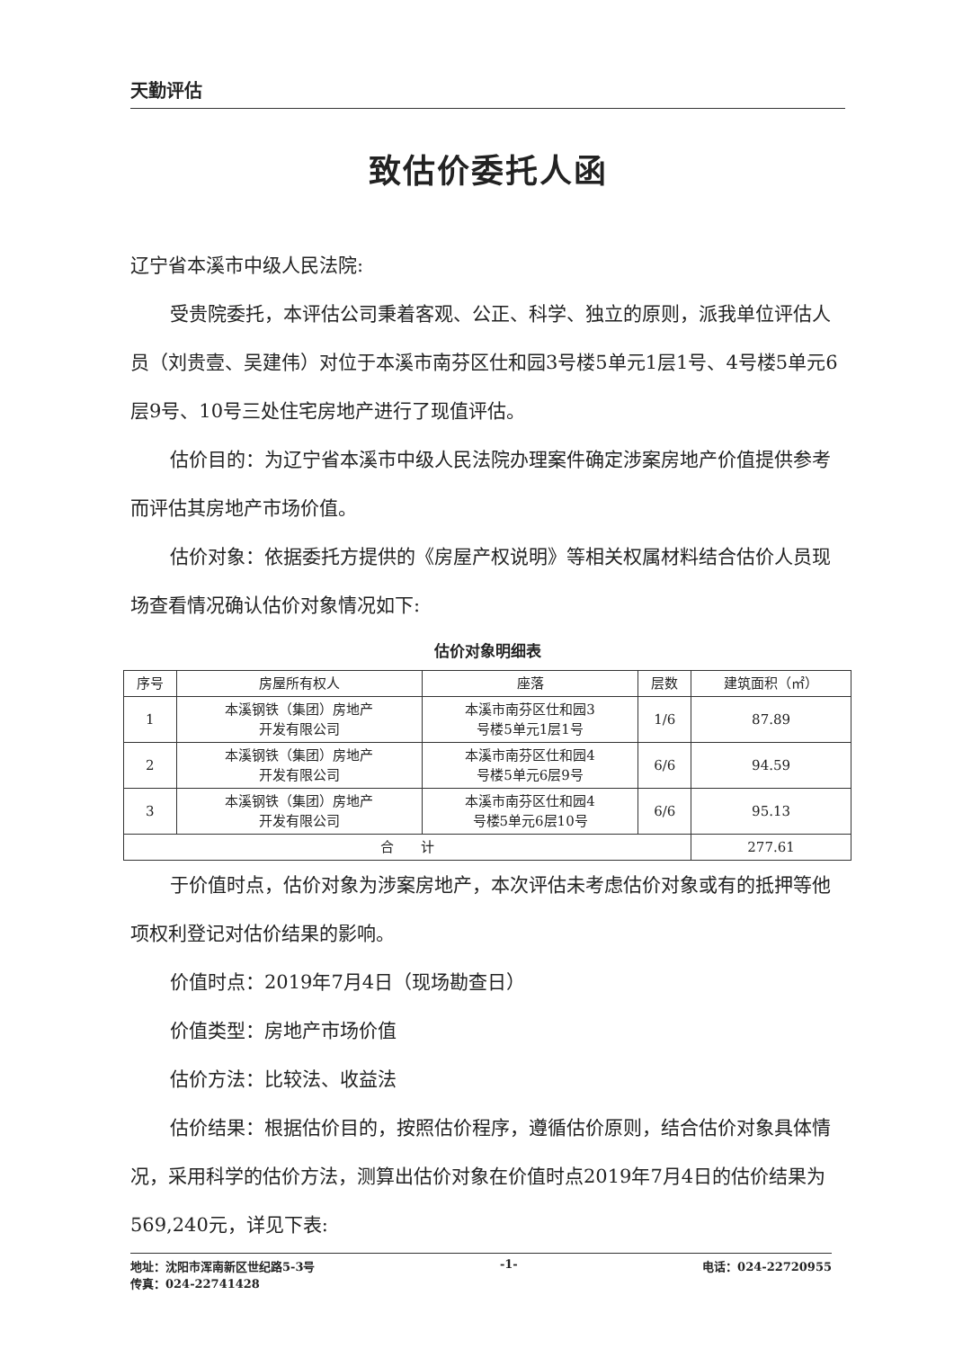天勤评估
致估价委托人函
辽宁省本溪市中级人民法院:
受贵院委托，本评估公司秉着客观、公正、科学、独立的原则，派我单位评估人员（刘贵壹、吴建伟）对位于本溪市南芬区仕和园3号楼5单元1层1号、4号楼5单元6层9号、10号三处住宅房地产进行了现值评估。
估价目的：为辽宁省本溪市中级人民法院办理案件确定涉案房地产价值提供参考而评估其房地产市场价值。
估价对象：依据委托方提供的《房屋产权说明》等相关权属材料结合估价人员现场查看情况确认估价对象情况如下:
估价对象明细表
| 序号 | 房屋所有权人 | 座落 | 层数 | 建筑面积（㎡） |
| --- | --- | --- | --- | --- |
| 1 | 本溪钢铁（集团）房地产 开发有限公司 | 本溪市南芬区仕和园3 号楼5单元1层1号 | 1/6 | 87.89 |
| 2 | 本溪钢铁（集团）房地产 开发有限公司 | 本溪市南芬区仕和园4 号楼5单元6层9号 | 6/6 | 94.59 |
| 3 | 本溪钢铁（集团）房地产 开发有限公司 | 本溪市南芬区仕和园4 号楼5单元6层10号 | 6/6 | 95.13 |
| 合 计 | | | | 277.61 |
于价值时点，估价对象为涉案房地产，本次评估未考虑估价对象或有的抵押等他项权利登记对估价结果的影响。
价值时点：2019年7月4日（现场勘查日）
价值类型：房地产市场价值
估价方法：比较法、收益法
估价结果：根据估价目的，按照估价程序，遵循估价原则，结合估价对象具体情况，采用科学的估价方法，测算出估价对象在价值时点2019年7月4日的估价结果为569,240元，详见下表:
地址：沈阳市浑南新区世纪路5-3号 -1- 电话：024-22720955
传真：024-22741428